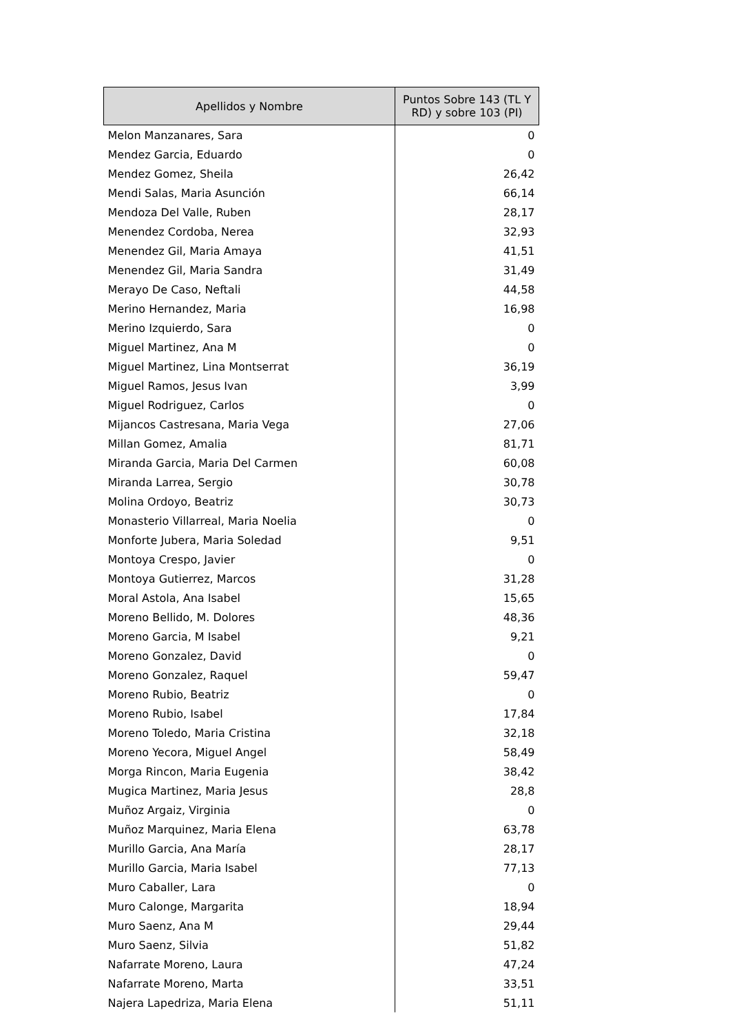| Apellidos y Nombre | Puntos Sobre 143 (TL Y RD) y sobre 103 (PI) |
| --- | --- |
| Melon Manzanares, Sara | 0 |
| Mendez Garcia, Eduardo | 0 |
| Mendez Gomez, Sheila | 26,42 |
| Mendi Salas, Maria Asunción | 66,14 |
| Mendoza Del Valle, Ruben | 28,17 |
| Menendez Cordoba, Nerea | 32,93 |
| Menendez Gil, Maria Amaya | 41,51 |
| Menendez Gil, Maria Sandra | 31,49 |
| Merayo De Caso, Neftali | 44,58 |
| Merino Hernandez, Maria | 16,98 |
| Merino Izquierdo, Sara | 0 |
| Miguel Martinez, Ana M | 0 |
| Miguel Martinez, Lina Montserrat | 36,19 |
| Miguel Ramos, Jesus Ivan | 3,99 |
| Miguel Rodriguez, Carlos | 0 |
| Mijancos Castresana, Maria Vega | 27,06 |
| Millan Gomez, Amalia | 81,71 |
| Miranda Garcia, Maria Del Carmen | 60,08 |
| Miranda Larrea, Sergio | 30,78 |
| Molina Ordoyo, Beatriz | 30,73 |
| Monasterio Villarreal, Maria Noelia | 0 |
| Monforte Jubera, Maria Soledad | 9,51 |
| Montoya Crespo, Javier | 0 |
| Montoya Gutierrez, Marcos | 31,28 |
| Moral Astola, Ana Isabel | 15,65 |
| Moreno Bellido, M. Dolores | 48,36 |
| Moreno Garcia, M Isabel | 9,21 |
| Moreno Gonzalez, David | 0 |
| Moreno Gonzalez, Raquel | 59,47 |
| Moreno Rubio, Beatriz | 0 |
| Moreno Rubio, Isabel | 17,84 |
| Moreno Toledo, Maria Cristina | 32,18 |
| Moreno Yecora, Miguel Angel | 58,49 |
| Morga Rincon, Maria Eugenia | 38,42 |
| Mugica Martinez, Maria Jesus | 28,8 |
| Muñoz Argaiz, Virginia | 0 |
| Muñoz Marquinez, Maria Elena | 63,78 |
| Murillo Garcia, Ana María | 28,17 |
| Murillo Garcia, Maria Isabel | 77,13 |
| Muro Caballer, Lara | 0 |
| Muro Calonge, Margarita | 18,94 |
| Muro Saenz, Ana M | 29,44 |
| Muro Saenz, Silvia | 51,82 |
| Nafarrate Moreno, Laura | 47,24 |
| Nafarrate Moreno, Marta | 33,51 |
| Najera Lapedriza, Maria Elena | 51,11 |